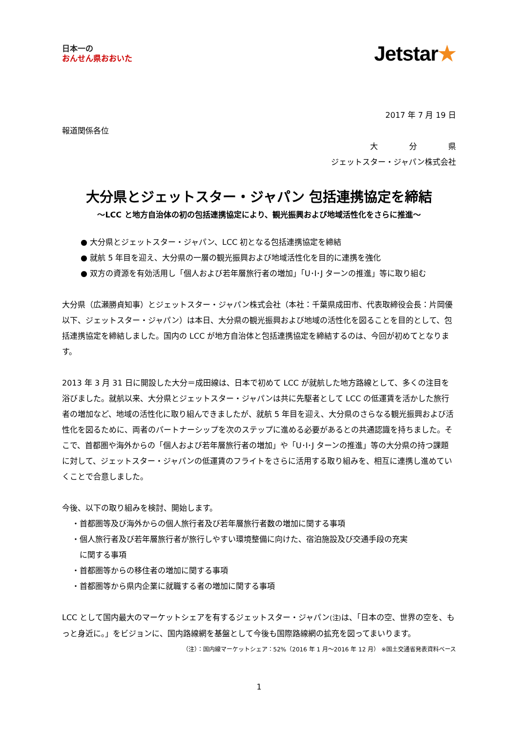日本一の
おんせん県おおいた
Jetstar★
2017 年 7 月 19 日
報道関係各位
大　　　　分　　　　県
ジェットスター・ジャパン株式会社
大分県とジェットスター・ジャパン 包括連携協定を締結
～LCC と地方自治体の初の包括連携協定により、観光振興および地域活性化をさらに推進～
● 大分県とジェットスター・ジャパン、LCC 初となる包括連携協定を締結
● 就航 5 年目を迎え、大分県の一層の観光振興および地域活性化を目的に連携を強化
● 双方の資源を有効活用し「個人および若年層旅行者の増加」「U･I･J ターンの推進」等に取り組む
大分県（広瀬勝貞知事）とジェットスター・ジャパン株式会社（本社：千葉県成田市、代表取締役会長：片岡優　以下、ジェットスター・ジャパン）は本日、大分県の観光振興および地域の活性化を図ることを目的として、包括連携協定を締結しました。国内の LCC が地方自治体と包括連携協定を締結するのは、今回が初めてとなります。
2013 年 3 月 31 日に開設した大分＝成田線は、日本で初めて LCC が就航した地方路線として、多くの注目を浴びました。就航以来、大分県とジェットスター・ジャパンは共に先駆者として LCC の低運賃を活かした旅行者の増加など、地域の活性化に取り組んできましたが、就航 5 年目を迎え、大分県のさらなる観光振興および活性化を図るために、両者のパートナーシップを次のステップに進める必要があるとの共通認識を持ちました。そこで、首都圏や海外からの「個人および若年層旅行者の増加」や「U･I･J ターンの推進」等の大分県の持つ課題に対して、ジェットスター・ジャパンの低運賃のフライトをさらに活用する取り組みを、相互に連携し進めていくことで合意しました。
今後、以下の取り組みを検討、開始します。
・首都圏等及び海外からの個人旅行者及び若年層旅行者数の増加に関する事項
・個人旅行者及び若年層旅行者が旅行しやすい環境整備に向けた、宿泊施設及び交通手段の充実
　に関する事項
・首都圏等からの移住者の増加に関する事項
・首都圏等から県内企業に就職する者の増加に関する事項
LCC として国内最大のマーケットシェアを有するジェットスター・ジャパン(注) は、「日本の空、世界の空を、もっと身近に。」をビジョンに、国内路線網を基盤として今後も国際路線網の拡充を図ってまいります。
（注）：国内線マーケットシェア：52%（2016 年 1 月～2016 年 12 月） ※国土交通省発表資料ベース
1